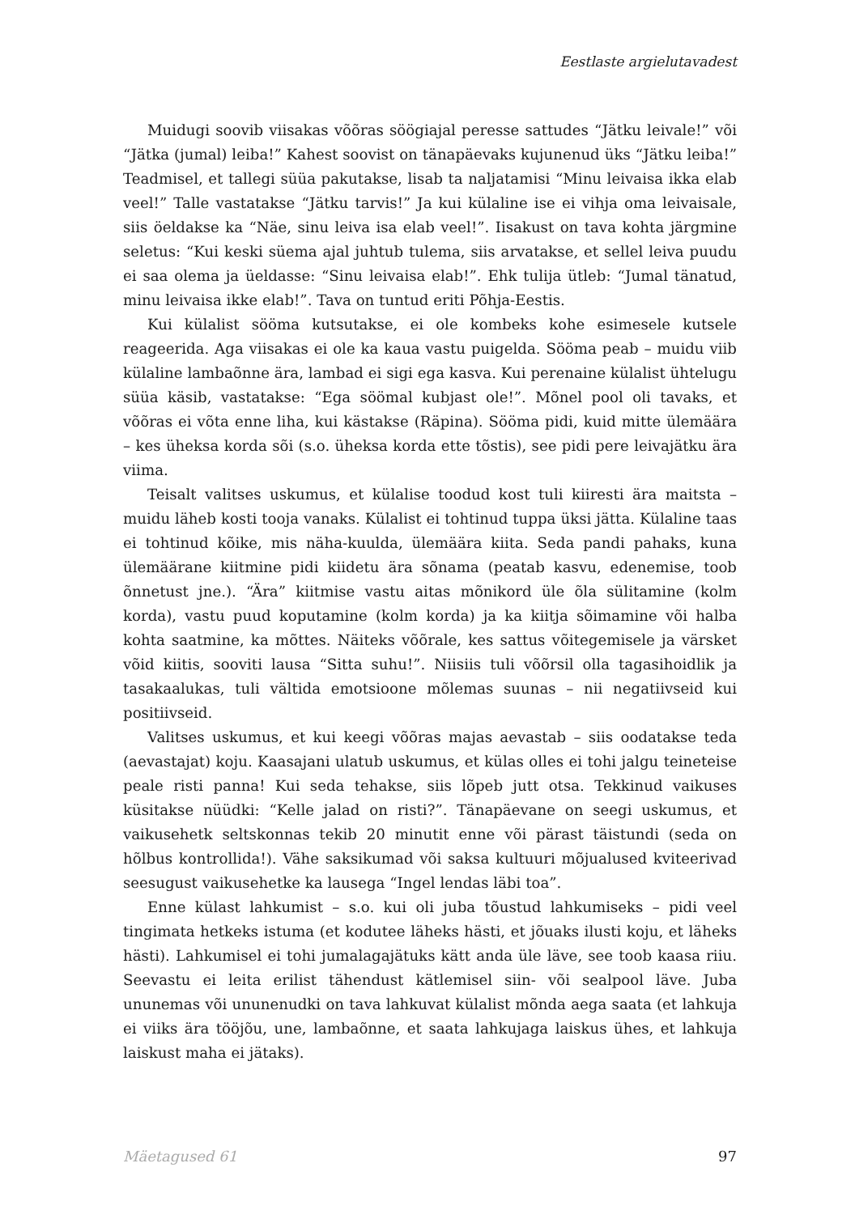Eestlaste argielutavadest
Muidugi soovib viisakas võõras söögiajal peresse sattudes “Jätku leivale!” või “Jätka (jumal) leiba!” Kahest soovist on tänapäevaks kujunenud üks “Jätku leiba!” Teadmisel, et tallegi süüa pakutakse, lisab ta naljatamisi “Minu leivaisa ikka elab veel!” Talle vastatakse “Jätku tarvis!” Ja kui külaline ise ei vihja oma leivaisale, siis öeldakse ka “Näe, sinu leiva isa elab veel!”. Iisakust on tava kohta järgmine seletus: “Kui keski süema ajal juhtub tulema, siis arvatakse, et sellel leiva puudu ei saa olema ja üeldasse: “Sinu leivaisa elab!”. Ehk tulija ütleb: “Jumal tänatud, minu leivaisa ikke elab!”. Tava on tuntud eriti Põhja-Eestis.
Kui külalist sööma kutsutakse, ei ole kombeks kohe esimesele kutsele reageerida. Aga viisakas ei ole ka kaua vastu puigelda. Sööma peab – muidu viib külaline lambaõnne ära, lambad ei sigi ega kasva. Kui perenaine külalist ühtelugu süüa käsib, vastatakse: “Ega söömal kubjast ole!”. Mõnel pool oli tavaks, et võõras ei võta enne liha, kui kästakse (Räpina). Sööma pidi, kuid mitte ülemäära – kes üheksa korda sõi (s.o. üheksa korda ette tõstis), see pidi pere leivajätku ära viima.
Teisalt valitses uskumus, et külalise toodud kost tuli kiiresti ära maitsta – muidu läheb kosti tooja vanaks. Külalist ei tohtinud tuppa üksi jätta. Külaline taas ei tohtinud kõike, mis näha-kuulda, ülemäära kiita. Seda pandi pahaks, kuna ülemäärane kiitmine pidi kiidetu ära sõnama (peatab kasvu, edenemise, toob õnnetust jne.). “Ära” kiitmise vastu aitas mõnikord üle õla sülitamine (kolm korda), vastu puud koputamine (kolm korda) ja ka kiitja sõimamine või halba kohta saatmine, ka mõttes. Näiteks võõrale, kes sattus võitegemisele ja värsket võid kiitis, sooviti lausa “Sitta suhu!”. Niisiis tuli võõrsil olla tagasihoidlik ja tasakaalukas, tuli vältida emotsioone mõlemas suunas – nii negatiivseid kui positiivseid.
Valitses uskumus, et kui keegi võõras majas aevastab – siis oodatakse teda (aevastajat) koju. Kaasajani ulatub uskumus, et külas olles ei tohi jalgu teineteise peale risti panna! Kui seda tehakse, siis lõpeb jutt otsa. Tekkinud vaikuses küsitakse nüüdki: “Kelle jalad on risti?”. Tänapäevane on seegi uskumus, et vaikusehetk seltskonnas tekib 20 minutit enne või pärast täistundi (seda on hõlbus kontrollida!). Vähe saksikumad või saksa kultuuri mõjualused kviteerivad seesugust vaikusehetke ka lausega “Ingel lendas läbi toa”.
Enne külast lahkumist – s.o. kui oli juba tõustud lahkumiseks – pidi veel tingimata hetkeks istuma (et kodutee läheks hästi, et jõuaks ilusti koju, et läheks hästi). Lahkumisel ei tohi jumalagajätuks kätt anda üle läve, see toob kaasa riiu. Seevastu ei leita erilist tähendust kätlemisel siin- või sealpool läve. Juba ununemas või ununenudki on tava lahkuvat külalist mõnda aega saata (et lahkuja ei viiks ära tööjõu, une, lambaõnne, et saata lahkujaga laiskus ühes, et lahkuja laiskust maha ei jätaks).
Mäetagused 61 97